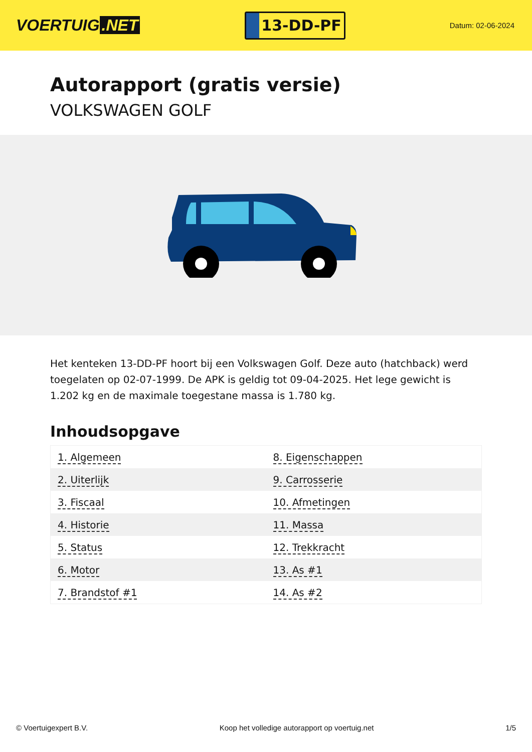VOERTUIG.NET
13-DD-PF
Datum: 02-06-2024
Autorapport (gratis versie)
VOLKSWAGEN GOLF
Het kenteken 13-DD-PF hoort bij een Volkswagen Golf. Deze auto (hatchback) werd toegelaten op 02-07-1999. De APK is geldig tot 09-04-2025. Het lege gewicht is 1.202 kg en de maximale toegestane massa is 1.780 kg.
Inhoudsopgave
| 1. Algemeen | 8. Eigenschappen |
| 2. Uiterlijk | 9. Carrosserie |
| 3. Fiscaal | 10. Afmetingen |
| 4. Historie | 11. Massa |
| 5. Status | 12. Trekkracht |
| 6. Motor | 13. As #1 |
| 7. Brandstof #1 | 14. As #2 |
© Voertuigexpert B.V. Koop het volledige autorapport op voertuig.net 1/5